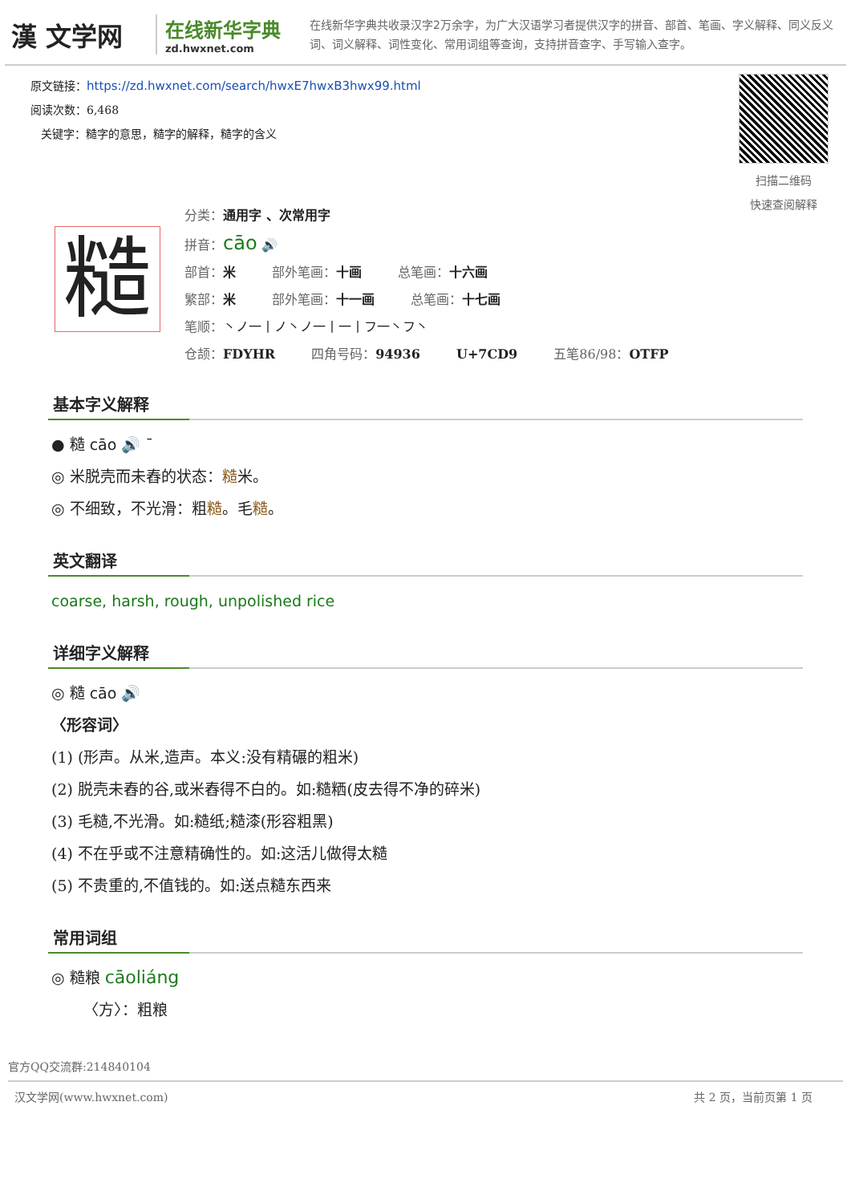漢 文学网
在线新华字典
zd.hwxnet.com
在线新华字典共收录汉字2万余字，为广大汉语学习者提供汉字的拼音、部首、笔画、字义解释、同义反义词、词义解释、词性变化、常用词组等查询，支持拼音查字、手写输入查字。
原文链接：https://zd.hwxnet.com/search/hwxE7hwxB3hwx99.html
阅读次数：6,468
关键字：糙字的意思，糙字的解释，糙字的含义
扫描二维码
快速查阅解释
糙
分类：通用字 、次常用字
拼音：cāo 🔊
部首：米 部外笔画：十画 总笔画：十六画
繁部：米 部外笔画：十一画 总笔画：十七画
笔顺：丶ノ一丨ノ丶ノ一丨一丨フ一丶フ丶
仓颉：FDYHR 四角号码：94936 U+7CD9 五笔86/98：OTFP
基本字义解释
● 糙 cāo 🔊 ˉ
◎ 米脱壳而未舂的状态：糙米。
◎ 不细致，不光滑：粗糙。毛糙。
英文翻译
coarse, harsh, rough, unpolished rice
详细字义解释
◎ 糙 cāo 🔊
〈形容词〉
(1) (形声。从米,造声。本义:没有精碾的粗米)
(2) 脱壳未舂的谷,或米舂得不白的。如:糙粞(皮去得不净的碎米)
(3) 毛糙,不光滑。如:糙纸;糙漆(形容粗黑)
(4) 不在乎或不注意精确性的。如:这活儿做得太糙
(5) 不贵重的,不值钱的。如:送点糙东西来
常用词组
◎ 糙粮 cāoliáng
〈方〉：粗粮
官方QQ交流群:214840104
汉文学网(www.hwxnet.com) 共 2 页，当前页第 1 页